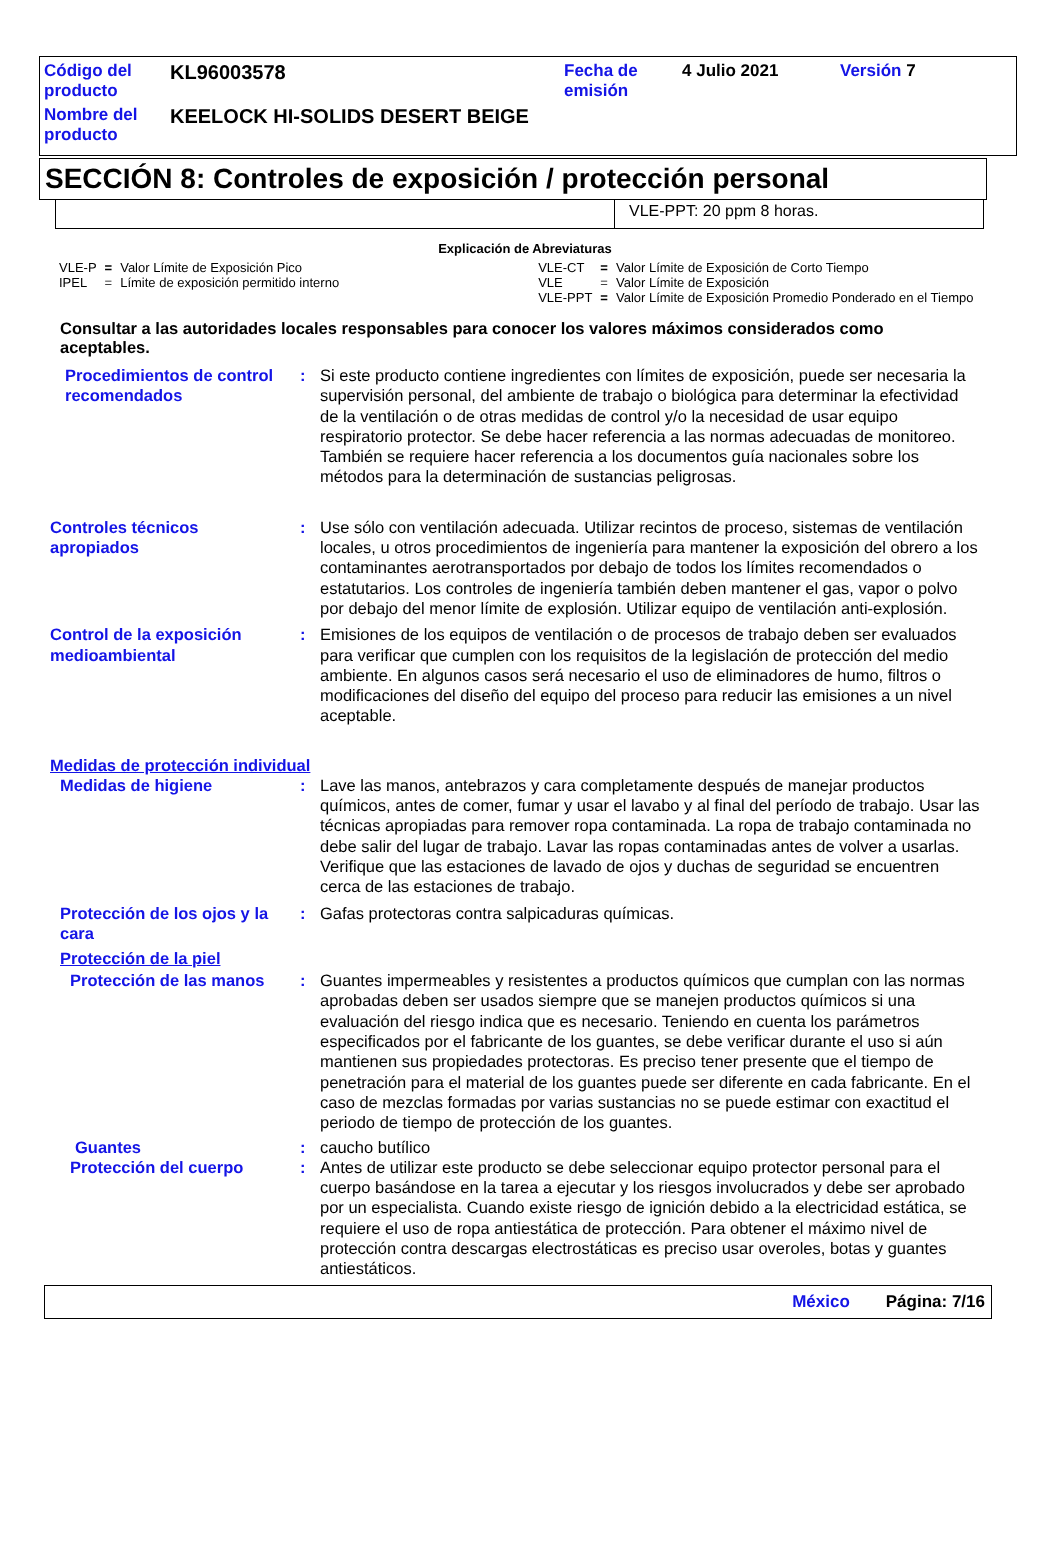| Código del producto | KL96003578 | Fecha de emisión | 4 Julio 2021 | Versión 7 |
| Nombre del producto | KEELOCK HI-SOLIDS DESERT BEIGE | | | |
SECCIÓN 8: Controles de exposición / protección personal
VLE-PPT: 20 ppm 8 horas.
Explicación de Abreviaturas
| VLE-P | = | Valor Límite de Exposición Pico | VLE-CT | = | Valor Límite de Exposición de Corto Tiempo |
| IPEL | = | Límite de exposición permitido interno | VLE | = | Valor Límite de Exposición |
| | | | VLE-PPT | = | Valor Límite de Exposición Promedio Ponderado en el Tiempo |
Consultar a las autoridades locales responsables para conocer los valores máximos considerados como aceptables.
Procedimientos de control recomendados
: Si este producto contiene ingredientes con límites de exposición, puede ser necesaria la supervisión personal, del ambiente de trabajo o biológica para determinar la efectividad de la ventilación o de otras medidas de control y/o la necesidad de usar equipo respiratorio protector. Se debe hacer referencia a las normas adecuadas de monitoreo. También se requiere hacer referencia a los documentos guía nacionales sobre los métodos para la determinación de sustancias peligrosas.
Controles técnicos apropiados
: Use sólo con ventilación adecuada. Utilizar recintos de proceso, sistemas de ventilación locales, u otros procedimientos de ingeniería para mantener la exposición del obrero a los contaminantes aerotransportados por debajo de todos los límites recomendados o estatutarios. Los controles de ingeniería también deben mantener el gas, vapor o polvo por debajo del menor límite de explosión. Utilizar equipo de ventilación anti-explosión.
Control de la exposición medioambiental
: Emisiones de los equipos de ventilación o de procesos de trabajo deben ser evaluados para verificar que cumplen con los requisitos de la legislación de protección del medio ambiente. En algunos casos será necesario el uso de eliminadores de humo, filtros o modificaciones del diseño del equipo del proceso para reducir las emisiones a un nivel aceptable.
Medidas de protección individual
Medidas de higiene : Lave las manos, antebrazos y cara completamente después de manejar productos químicos, antes de comer, fumar y usar el lavabo y al final del período de trabajo. Usar las técnicas apropiadas para remover ropa contaminada. La ropa de trabajo contaminada no debe salir del lugar de trabajo. Lavar las ropas contaminadas antes de volver a usarlas. Verifique que las estaciones de lavado de ojos y duchas de seguridad se encuentren cerca de las estaciones de trabajo.
Protección de los ojos y la cara
: Gafas protectoras contra salpicaduras químicas.
Protección de la piel
Protección de las manos : Guantes impermeables y resistentes a productos químicos que cumplan con las normas aprobadas deben ser usados siempre que se manejen productos químicos si una evaluación del riesgo indica que es necesario. Teniendo en cuenta los parámetros especificados por el fabricante de los guantes, se debe verificar durante el uso si aún mantienen sus propiedades protectoras. Es preciso tener presente que el tiempo de penetración para el material de los guantes puede ser diferente en cada fabricante. En el caso de mezclas formadas por varias sustancias no se puede estimar con exactitud el periodo de tiempo de protección de los guantes.
Guantes : caucho butílico
Protección del cuerpo : Antes de utilizar este producto se debe seleccionar equipo protector personal para el cuerpo basándose en la tarea a ejecutar y los riesgos involucrados y debe ser aprobado por un especialista. Cuando existe riesgo de ignición debido a la electricidad estática, se requiere el uso de ropa antiestática de protección. Para obtener el máximo nivel de protección contra descargas electrostáticas es preciso usar overoles, botas y guantes antiestáticos.
México Página: 7/16